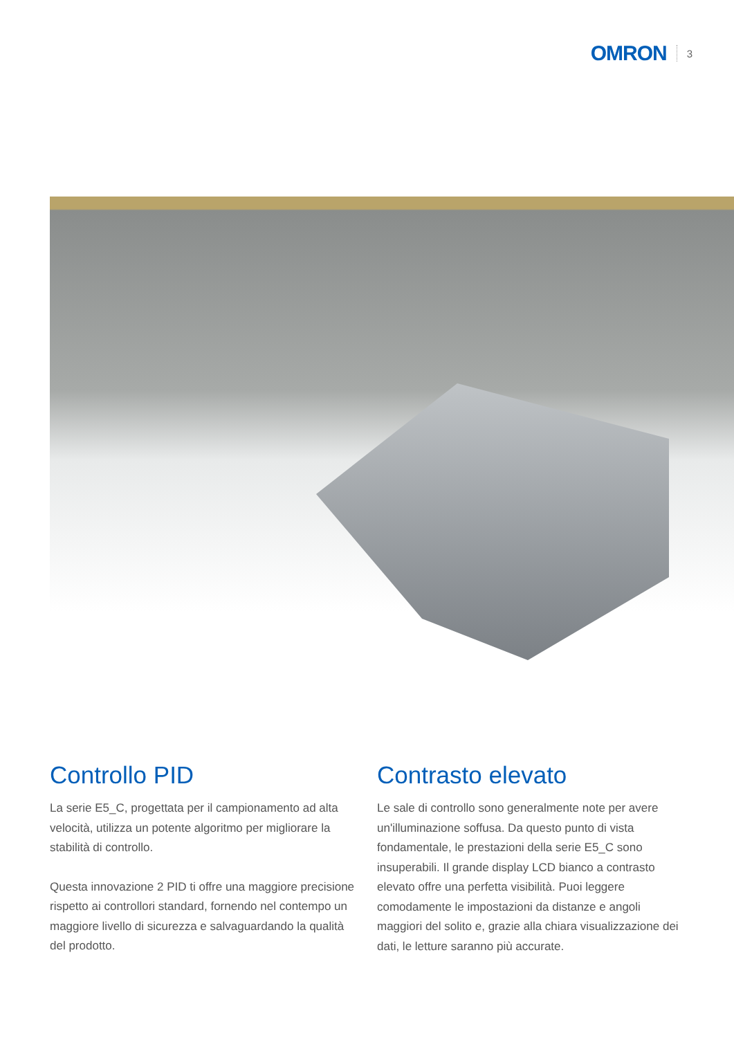OMRON 3
Controllo PID
La serie E5_C, progettata per il campionamento ad alta velocità, utilizza un potente algoritmo per migliorare la stabilità di controllo.
Questa innovazione 2 PID ti offre una maggiore precisione rispetto ai controllori standard, fornendo nel contempo un maggiore livello di sicurezza e salvaguardando la qualità del prodotto.
Contrasto elevato
Le sale di controllo sono generalmente note per avere un'illuminazione soffusa. Da questo punto di vista fondamentale, le prestazioni della serie E5_C sono insuperabili. Il grande display LCD bianco a contrasto elevato offre una perfetta visibilità. Puoi leggere comodamente le impostazioni da distanze e angoli maggiori del solito e, grazie alla chiara visualizzazione dei dati, le letture saranno più accurate.